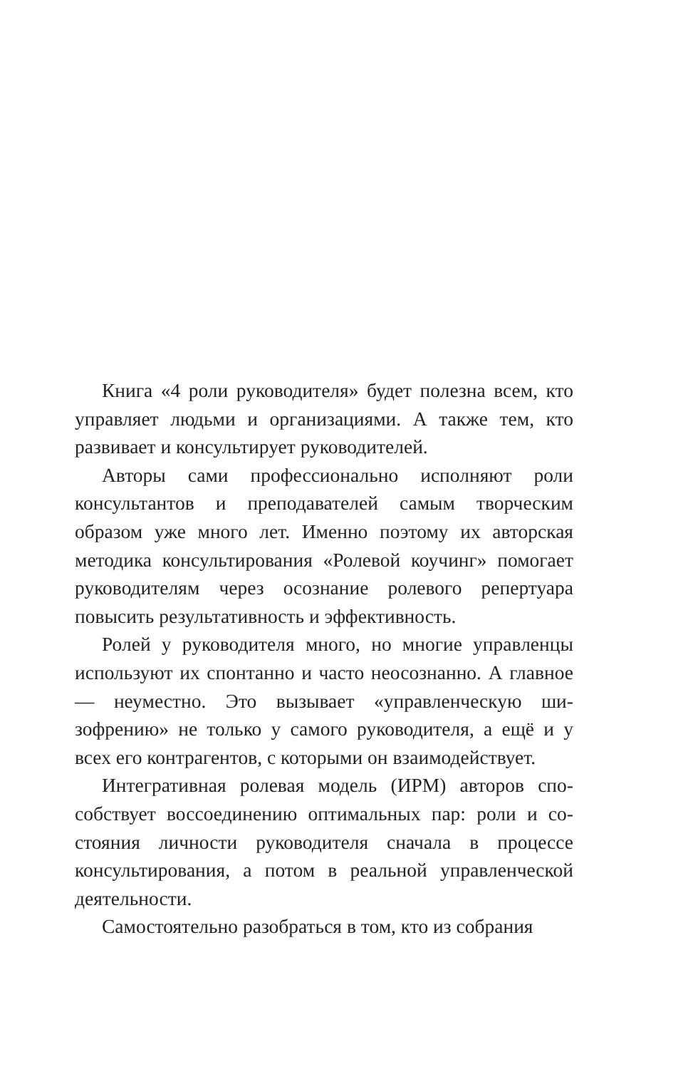Книга «4 роли руководителя» будет полезна всем, кто управляет людьми и организациями. А также тем, кто развивает и консультирует руководителей.
Авторы сами профессионально исполняют роли консультантов и преподавателей самым творческим образом уже много лет. Именно поэтому их авторская методика консультирования «Ролевой коучинг» помо­гает руководителям через осознание ролевого реперту­ара повысить результативность и эффективность.
Ролей у руководителя много, но многие управленцы используют их спонтанно и часто неосознанно. А глав­ное — неуместно. Это вызывает «управленческую ши­зофрению» не только у самого руководителя, а ещё и у всех его контрагентов, с которыми он взаимодей­ствует.
Интегративная ролевая модель (ИРМ) авторов спо­собствует воссоединению оптимальных пар: роли и со­стояния личности руководителя сначала в процессе консультирования, а потом в реальной управленческой деятельности.
Самостоятельно разобраться в том, кто из собрания